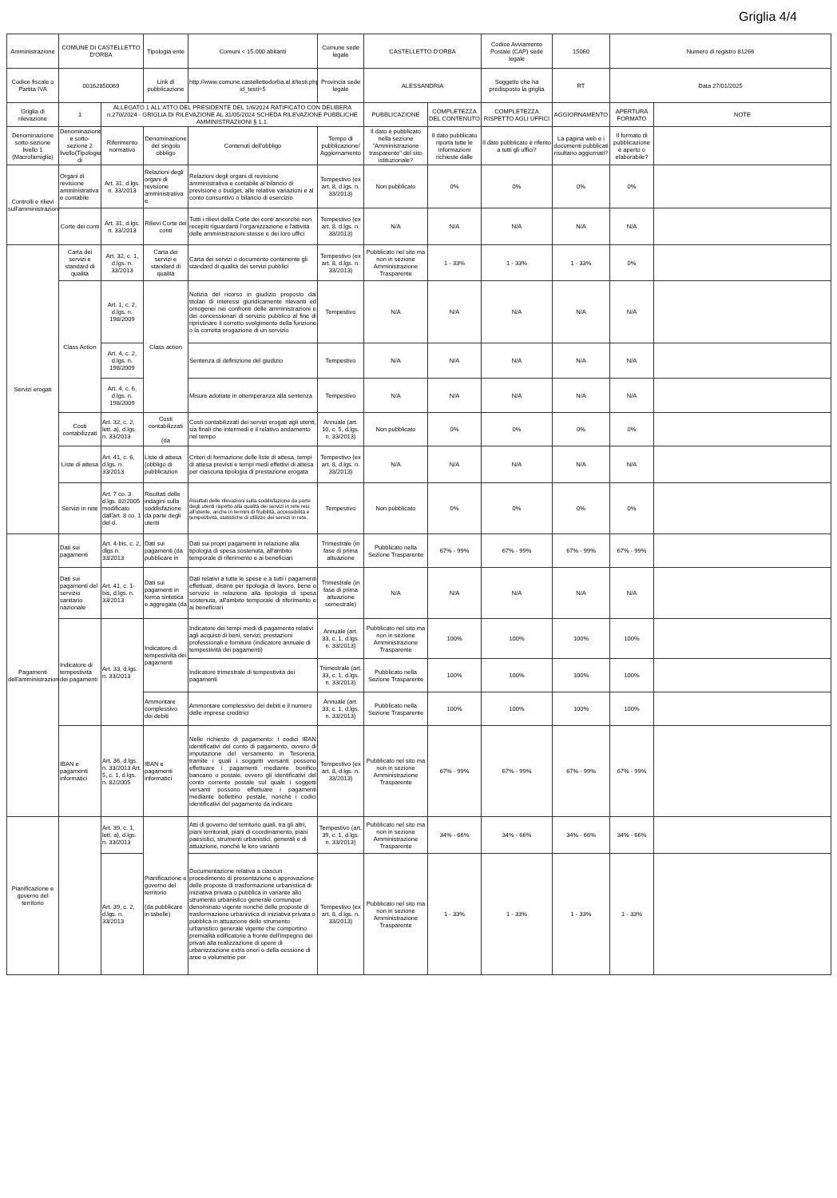Griglia 4/4
| Amministrazione | COMUNE DI CASTELLETTO D'ORBA | | Tipologia ente | Comuni < 15.000 abitanti | Comune sede legale | CASTELLETTO D'ORBA | | Codice Avviamento Postale (CAP) sede legale | 15060 | Numero di registro 81266 | |
| Codice fiscale o Partita IVA | 00162850069 | | Link di pubblicazione | http://www.comune.castellettodorba.al.it/testi.php?id_testi=5 | Provincia sede legale | ALESSANDRIA | | Soggetto che ha predisposto la griglia | RT | Data 27/01/2025 | |
| Griglia di rilevazione | 1 | ALLEGATO 1 ALL'ATTO DEL PRESIDENTE DEL 1/6/2024 RATIFICATO CON DELIBERA n.270/2024 - GRIGLIA DI RILEVAZIONE AL 31/05/2024 SCHEDA RILEVAZIONE PUBBLICHE AMMINISTRAZIIONI § 1.1. | | | | PUBBLICAZIONE | COMPLETEZZA DEL CONTENUTO | COMPLETEZZA RISPETTO AGLI UFFICI | AGGIORNAMENTO | APERTURA FORMATO | NOTE |
| Denominazione sotto-sezione livello 1 (Macrofamiglie) | Denominazione e sotto-sezione 2 livello(Tipologie di | Riferimento normativo | Denominazione del singolo obbligo | Contenuti dell'obbligo | Tempo di pubblicazione/ Aggiornamento | Il dato è pubblicato nella sezione "Amministrazione trasparente" del sito istituzionale? | Il dato pubblicato riporta tutte le informazioni richieste dalle | Il dato pubblicato è riferito a tutti gli uffici? | La pagina web e i documenti pubblicati risultano aggiornati? | Il formato di pubblicazione è aperto o elaborabile? | |
| Controlli e rilievi sull'amministrazione | Organi di revisione amministrativa e contabile | Art. 31, d.lgs. n. 33/2013 | Relazioni degli organi di revisione amministrativa e | Relazioni degli organi di revisione amministrativa e contabile al bilancio di previsione o budget, alle relative variazioni e al conto consuntivo o bilancio di esercizio | Tempestivo (ex art. 8, d.lgs. n. 33/2013) | Non pubblicato | 0% | 0% | 0% | 0% | |
| | Corte dei conti | Art. 31, d.lgs. n. 33/2013 | Rilievi Corte dei conti | Tutti i rilievi della Corte dei conti ancorchè non recepiti riguardanti l'organizzazione e l'attività delle amministrazioni stesse e dei loro uffici | Tempestivo (ex art. 8, d.lgs. n. 33/2013) | N/A | N/A | N/A | N/A | N/A | |
| Servizi erogati | Carta dei servizi e standard di qualità | Art. 32, c. 1, d.lgs. n. 33/2013 | Carta dei servizi e standard di qualità | Carta dei servizi o documento contenente gli standard di qualità dei servizi pubblici | Tempestivo (ex art. 8, d.lgs. n. 33/2013) | Pubblicato nel sito ma non in sezione Amministrazione Trasparente | 1 - 33% | 1 - 33% | 1 - 33% | 0% | |
| | Class Action | Art. 1, c. 2, d.lgs. n. 198/2009 | Class action | Notizia del ricorso in giudizio proposto dai titolari di interessi giuridicamente rilevanti ed omogenei nei confronti delle amministrazioni e dei concessionari di servizio pubblico al fine di ripristinare il corretto svolgimento della funzione o la corretta erogazione di un servizio | Tempestivo | N/A | N/A | N/A | N/A | N/A | |
| | | Art. 4, c. 2, d.lgs. n. 198/2009 | | Sentenza di definizione del giudizio | Tempestivo | N/A | N/A | N/A | N/A | N/A | |
| | | Art. 4, c. 6, d.lgs. n. 198/2009 | | Misure adottate in ottemperanza alla sentenza | Tempestivo | N/A | N/A | N/A | N/A | N/A | |
| | Costi contabilizzati | Art. 32, c. 2, lett. a), d.lgs. n. 33/2013 | Costi contabilizzati (da | Costi contabilizzati dei servizi erogati agli utenti, sia finali che intermedi e il relativo andamento nel tempo | Annuale (art. 10, c. 5, d.lgs. n. 33/2013) | Non pubblicato | 0% | 0% | 0% | 0% | |
| | Liste di attesa | Art. 41, c. 6, d.lgs. n. 33/2013 | Liste di attesa (obbligo di pubblicazion | Criteri di formazione delle liste di attesa, tempi di attesa previsti e tempi medi effettivi di attesa per ciascuna tipologia di prestazione erogata | Tempestivo (ex art. 8, d.lgs. n. 33/2013) | N/A | N/A | N/A | N/A | N/A | |
| | Servizi in rete | Art. 7 co. 3 d.lgs. 82/2005 modificato dall'art. 8 co. 1 del d. | Risultati delle indagini sulla soddisfazione da parte degli utenti | Risultati delle rilevazioni sulla soddisfazione da parte degli utenti rispetto alla qualità dei servizi in rete resi all'utente, anche in termini di fruibilità, accessibilità e tempestività, statistiche di utilizzo dei servizi in rete. | Tempestivo | Non pubblicato | 0% | 0% | 0% | 0% | |
| Pagamenti dell'amministrazione | Dati sui pagamenti | Art. 4-bis, c. 2, dlgs n. 33/2013 | Dati sui pagamenti (da pubblicare in | Dati sui propri pagamenti in relazione alla tipologia di spesa sostenuta, all'ambito temporale di riferimento e ai beneficiari | Trimestrale (in fase di prima attuazione | Pubblicato nella Sezione Trasparente | 67% - 99% | 67% - 99% | 67% - 99% | 67% - 99% | |
| | Dati sui pagamenti del servizio sanitario nazionale | Art. 41, c. 1-bis, d.lgs. n. 33/2013 | Dati sui pagamenti in forma sintetica e aggregata (da | Dati relativi a tutte le spese e a tutti i pagamenti effettuati, distinti per tipologia di lavoro, bene o servizio in relazione alla tipologia di spesa sostenuta, all'ambito temporale di riferimento e ai beneficiari | Trimestrale (in fase di prima attuazione semestrale) | N/A | N/A | N/A | N/A | N/A | |
| | Indicatore di tempestività dei pagamenti | Art. 33, d.lgs. n. 33/2013 | Indicatore di tempestività dei pagamenti | Indicatore dei tempi medi di pagamento relativi agli acquisti di beni, servizi, prestazioni professionali e forniture (indicatore annuale di tempestività dei pagamenti) | Annuale (art. 33, c. 1, d.lgs. n. 33/2013) | Pubblicato nel sito ma non in sezione Amministrazione Trasparente | 100% | 100% | 100% | 100% | |
| | | | | Indicatore trimestrale di tempestività dei pagamenti | Trimestrale (art. 33, c. 1, d.lgs. n. 33/2013) | Pubblicato nella Sezione Trasparente | 100% | 100% | 100% | 100% | |
| | | | Ammontare complessivo dei debiti | Ammontare complessivo dei debiti e il numero delle imprese creditrici | Annuale (art. 33, c. 1, d.lgs. n. 33/2013) | Pubblicato nella Sezione Trasparente | 100% | 100% | 100% | 100% | |
| | IBAN e pagamenti informatici | Art. 36, d.lgs. n. 33/2013 Art. 5, c. 1, d.lgs. n. 82/2005 | IBAN e pagamenti informatici | Nelle richieste di pagamento: i codici IBAN identificativi del conto di pagamento, ovvero di imputazione del versamento in Tesoreria, tramite i quali i soggetti versanti possono effettuare i pagamenti mediante bonifico bancario o postale, ovvero gli identificativi del conto corrente postale sul quale i soggetti versanti possono effettuare i pagamenti mediante bollettino postale, nonchè i codici identificativi del pagamento da indicare | Tempestivo (ex art. 8, d.lgs. n. 33/2013) | Pubblicato nel sito ma non in sezione Amministrazione Trasparente | 67% - 99% | 67% - 99% | 67% - 99% | 67% - 99% | |
| Pianificazione e governo del territorio | | Art. 39, c. 1, lett. a), d.lgs. n. 33/2013 | Pianificazione e governo del territorio (da pubblicare in tabelle) | Atti di governo del territorio quali, tra gli altri, piani territoriali, piani di coordinamento, piani paesistici, strumenti urbanistici, generali e di attuazione, nonché le loro varianti | Tempestivo (art. 39, c. 1, d.lgs. n. 33/2013) | Pubblicato nel sito ma non in sezione Amministrazione Trasparente | 34% - 66% | 34% - 66% | 34% - 66% | 34% - 66% | |
| | | Art. 39, c. 2, d.lgs. n. 33/2013 | | Documentazione relativa a ciascun procedimento di presentazione e approvazione delle proposte di trasformazione urbanistica di iniziativa privata o pubblica in variante allo strumento urbanistico generale comunque denominato vigente nonché delle proposte di trasformazione urbanistica di iniziativa privata o pubblica in attuazione dello strumento urbanistico generale vigente che comportino premialità edificatorie a fronte dell'impegno dei privati alla realizzazione di opere di urbanizzazione extra oneri o della cessione di aree o volumetrie per | Tempestivo (ex art. 8, d.lgs. n. 33/2013) | Pubblicato nel sito ma non in sezione Amministrazione Trasparente | 1 - 33% | 1 - 33% | 1 - 33% | 1 - 33% | |